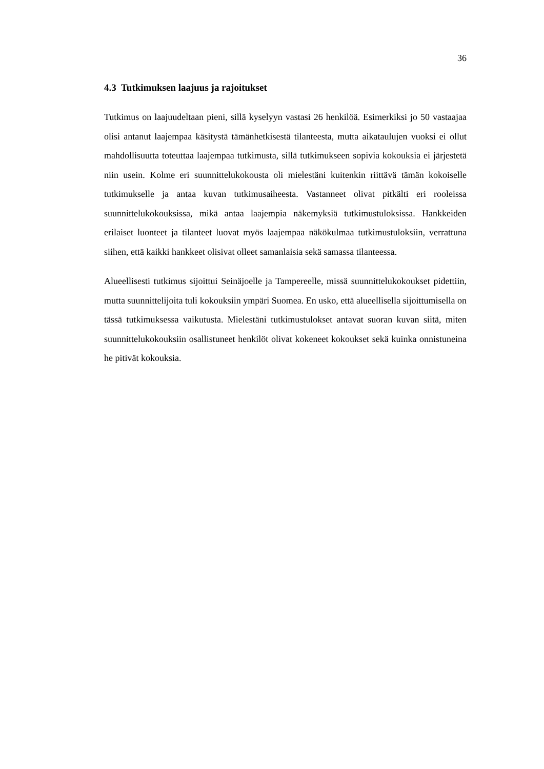36
4.3 Tutkimuksen laajuus ja rajoitukset
Tutkimus on laajuudeltaan pieni, sillä kyselyyn vastasi 26 henkilöä. Esimerkiksi jo 50 vastaajaa olisi antanut laajempaa käsitystä tämänhetkisestä tilanteesta, mutta aikataulujen vuoksi ei ollut mahdollisuutta toteuttaa laajempaa tutkimusta, sillä tutkimukseen sopivia kokouksia ei järjestetä niin usein. Kolme eri suunnittelukokousta oli mielestäni kuitenkin riittävä tämän kokoiselle tutkimukselle ja antaa kuvan tutkimusaiheesta. Vastanneet olivat pitkälti eri rooleissa suunnittelukokouksissa, mikä antaa laajempia näkemyksiä tutkimustuloksissa. Hankkeiden erilaiset luonteet ja tilanteet luovat myös laajempaa näkökulmaa tutkimustuloksiin, verrattuna siihen, että kaikki hankkeet olisivat olleet samanlaisia sekä samassa tilanteessa.
Alueellisesti tutkimus sijoittui Seinäjoelle ja Tampereelle, missä suunnittelukokoukset pidettiin, mutta suunnittelijoita tuli kokouksiin ympäri Suomea. En usko, että alueellisella sijoittumisella on tässä tutkimuksessa vaikutusta. Mielestäni tutkimustulokset antavat suoran kuvan siitä, miten suunnittelukokouksiin osallistuneet henkilöt olivat kokeneet kokoukset sekä kuinka onnistuneina he pitivät kokouksia.